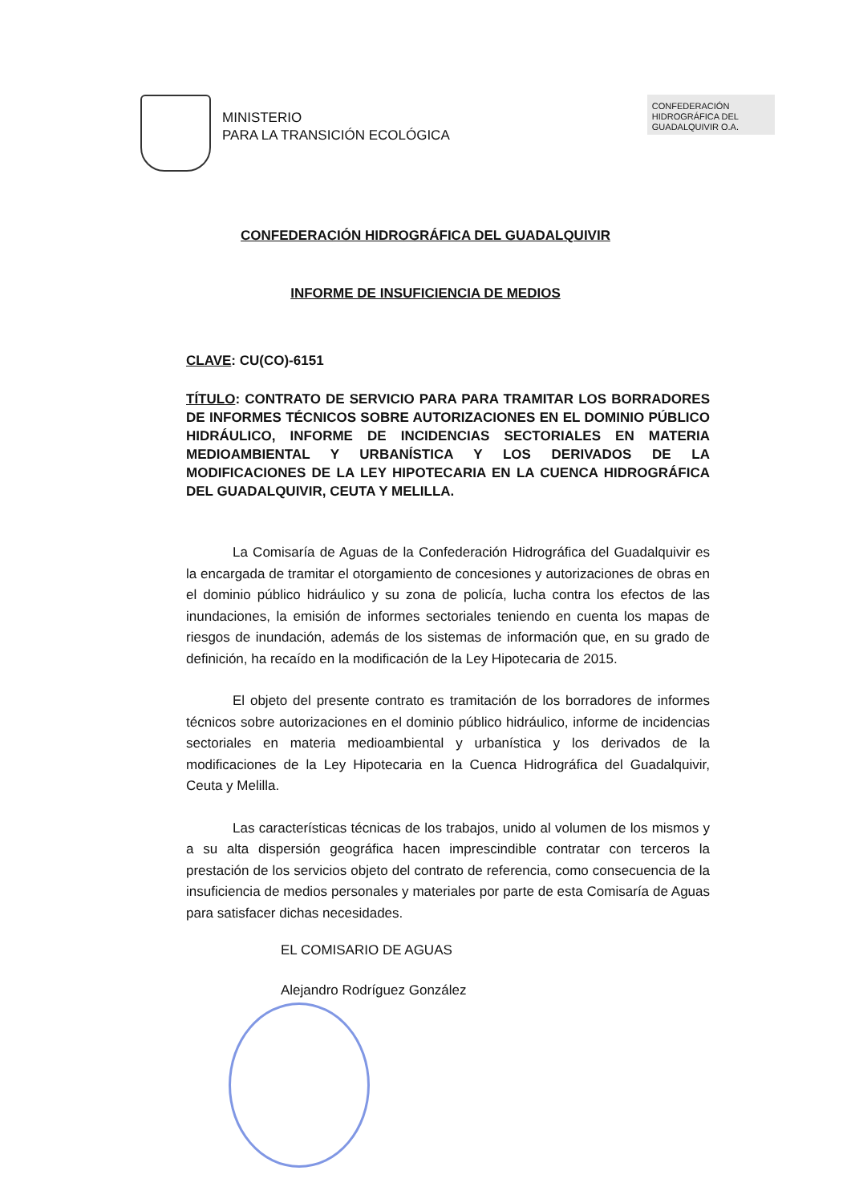MINISTERIO
PARA LA TRANSICIÓN ECOLÓGICA
CONFEDERACIÓN
HIDROGRÁFICA DEL
GUADALQUIVIR O.A.
CONFEDERACIÓN HIDROGRÁFICA DEL GUADALQUIVIR
INFORME DE INSUFICIENCIA DE MEDIOS
CLAVE: CU(CO)-6151
TÍTULO: CONTRATO DE SERVICIO PARA PARA TRAMITAR LOS BORRADORES DE INFORMES TÉCNICOS SOBRE AUTORIZACIONES EN EL DOMINIO PÚBLICO HIDRÁULICO, INFORME DE INCIDENCIAS SECTORIALES EN MATERIA MEDIOAMBIENTAL Y URBANÍSTICA Y LOS DERIVADOS DE LA MODIFICACIONES DE LA LEY HIPOTECARIA EN LA CUENCA HIDROGRÁFICA DEL GUADALQUIVIR, CEUTA Y MELILLA.
La Comisaría de Aguas de la Confederación Hidrográfica del Guadalquivir es la encargada de tramitar el otorgamiento de concesiones y autorizaciones de obras en el dominio público hidráulico y su zona de policía, lucha contra los efectos de las inundaciones, la emisión de informes sectoriales teniendo en cuenta los mapas de riesgos de inundación, además de los sistemas de información que, en su grado de definición, ha recaído en la modificación de la Ley Hipotecaria de 2015.
El objeto del presente contrato es tramitación de los borradores de informes técnicos sobre autorizaciones en el dominio público hidráulico, informe de incidencias sectoriales en materia medioambiental y urbanística y los derivados de la modificaciones de la Ley Hipotecaria en la Cuenca Hidrográfica del Guadalquivir, Ceuta y Melilla.
Las características técnicas de los trabajos, unido al volumen de los mismos y a su alta dispersión geográfica hacen imprescindible contratar con terceros la prestación de los servicios objeto del contrato de referencia, como consecuencia de la insuficiencia de medios personales y materiales por parte de esta Comisaría de Aguas para satisfacer dichas necesidades.
EL COMISARIO DE AGUAS
Alejandro Rodríguez González